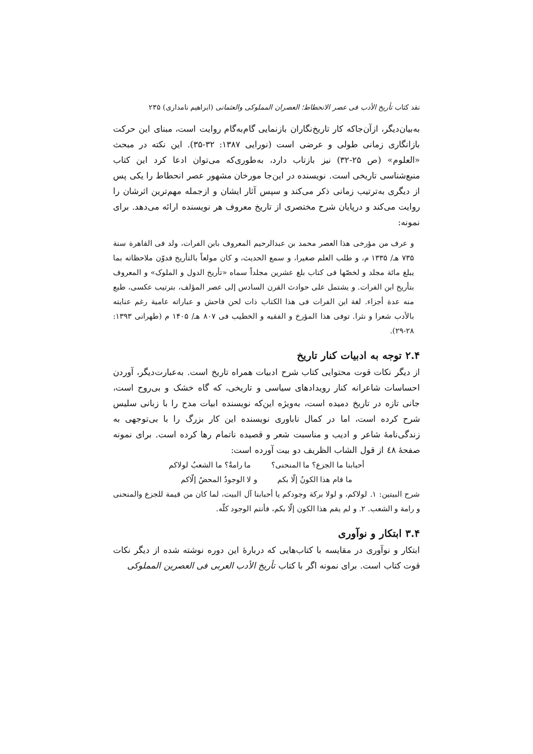نقد کتاب تأریخ الأدب فی عصر الانحطاط؛ العصران المملوکی والعثمانی (ابراهیم نامداری) ۲۳۵
به‌بیان‌دیگر، ازآن‌جاکه کار تاریخ‌نگاران بازنمایی گام‌به‌گام روایت است، مبنای این حرکت بازانگاری زمانی طولی و عرضی است (نورایی ۱۳۸۷: ۳۲-۳۵). این نکته در مبحث «العلوم» (ص ۲۵-۳۲) نیز بازتاب دارد، به‌طوری‌که می‌توان ادعا کرد این کتاب منبع‌شناسی تاریخی است. نویسنده در این‌جا مورخان مشهور عصر انحطاط را یکی پس از دیگری به‌ترتیب زمانی ذکر می‌کند و سپس آثار ایشان و ازجمله مهم‌ترین اثرشان را روایت می‌کند و درپایان شرح مختصری از تاریخ معروف هر نویسنده ارائه می‌دهد. برای نمونه:
و عرف من مؤرخی هذا العصر محمد بن عبدالرحیم المعروف بابن الفرات، ولد فی القاهرة سنة ۷۳۵ هـ/ ۱۳۳۵ م، و طلب العلم صغیرا، و سمع الحدیث، و کان مولعاً بالتأریخ فدوّن ملاحظاته بما یبلغ مائة مجلد و لخصّها فی کتاب بلغ عشرین مجلداً سماه «تأریخ الدول و الملوک» و المعروف بتأریخ ابن الفرات. و یشتمل علی حوادث القرن السادس إلی عصر المؤلف، بترتیب عکسی، طبع منه عدة أجزاء. لغة ابن الفرات فی هذا الکتاب ذات لحن فاحش و عباراته عامیة رغم عنایته بالأدب شعرا و نثرا. توفی هذا المؤرخ و الفقیه و الخطیب فی ۸۰۷ هـ/ ۱۴۰۵ م (طهرانی ۱۳۹۳: ۲۸-۲۹).
۲.۴ توجه به ادبیات کنار تاریخ
از دیگر نکات قوت محتوایی کتاب شرح ادبیات همراه تاریخ است. به‌عبارت‌دیگر، آوردن احساسات شاعرانه کنار رویدادهای سیاسی و تاریخی، که گاه خشک و بی‌روح است، جانی تازه در تاریخ دمیده است، به‌ویژه این‌که نویسنده ابیات مدح را با زبانی سلیس شرح کرده است، اما در کمال ناباوری نویسنده این کار بزرگ را با بی‌توجهی به زندگی‌نامهٔ شاعر و ادیب و مناسبت شعر و قصیده ناتمام رها کرده است. برای نمونه صفحهٔ ٤٨ از قول الشاب الظریف دو بیت آورده است:
أحبابنا ما الجزع؟ ما المنحنی؟ ما رامةٌ؟ ما الشعبُ لولاکم
ما قام هذا الکونُ إلّا بکم و لا الوجودُ المحضُ إلّاکم
شرح البیتین: ۱. لولاکم، و لولا برکة وجودکم یا أحبابنا آل البیت، لما کان من قیمة للجزع والمنحنی و رامة و الشعب. ۲. و لم یقم هذا الکون إلّا بکم، فأنتم الوجود کلّه.
۳.۴ ابتکار و نوآوری
ابتکار و نوآوری در مقایسه با کتاب‌هایی که دربارهٔ این دوره نوشته شده از دیگر نکات قوت کتاب است. برای نمونه اگر با کتاب تأریخ الأدب العربی فی العصرین المملوکی